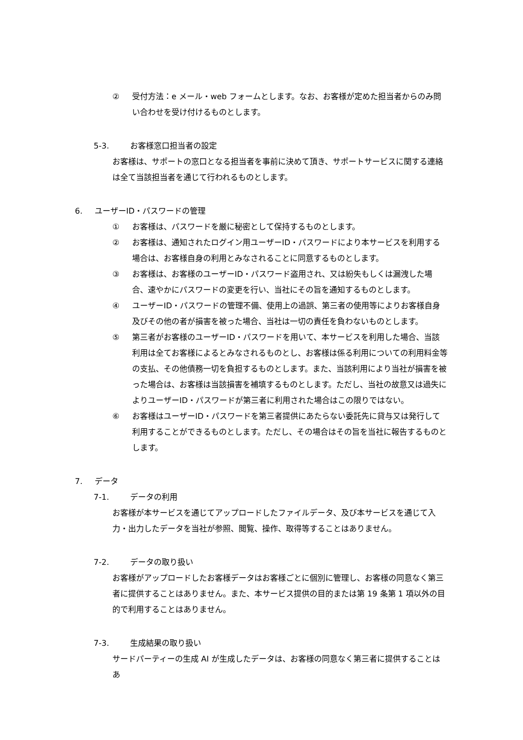② 受付方法：e メール・web フォームとします。なお、お客様が定めた担当者からのみ問い合わせを受け付けるものとします。
5-3. お客様窓口担当者の設定
お客様は、サポートの窓口となる担当者を事前に決めて頂き、サポートサービスに関する連絡は全て当該担当者を通じて行われるものとします。
6. ユーザーID・パスワードの管理
① お客様は、パスワードを厳に秘密として保持するものとします。
② お客様は、通知されたログイン用ユーザーID・パスワードにより本サービスを利用する場合は、お客様自身の利用とみなされることに同意するものとします。
③ お客様は、お客様のユーザーID・パスワード盗用され、又は紛失もしくは漏洩した場合、速やかにパスワードの変更を行い、当社にその旨を通知するものとします。
④ ユーザーID・パスワードの管理不備、使用上の過誤、第三者の使用等によりお客様自身及びその他の者が損害を被った場合、当社は一切の責任を負わないものとします。
⑤ 第三者がお客様のユーザーID・パスワードを用いて、本サービスを利用した場合、当該利用は全てお客様によるとみなされるものとし、お客様は係る利用についての利用料金等の支払、その他債務一切を負担するものとします。また、当該利用により当社が損害を被った場合は、お客様は当該損害を補填するものとします。ただし、当社の故意又は過失によりユーザーID・パスワードが第三者に利用された場合はこの限りではない。
⑥ お客様はユーザーID・パスワードを第三者提供にあたらない委託先に貸与又は発行して利用することができるものとします。ただし、その場合はその旨を当社に報告するものとします。
7. データ
7-1. データの利用
お客様が本サービスを通じてアップロードしたファイルデータ、及び本サービスを通じて入力・出力したデータを当社が参照、閲覧、操作、取得等することはありません。
7-2. データの取り扱い
お客様がアップロードしたお客様データはお客様ごとに個別に管理し、お客様の同意なく第三者に提供することはありません。また、本サービス提供の目的または第 19 条第 1 項以外の目的で利用することはありません。
7-3. 生成結果の取り扱い
サードパーティーの生成 AI が生成したデータは、お客様の同意なく第三者に提供することはあ